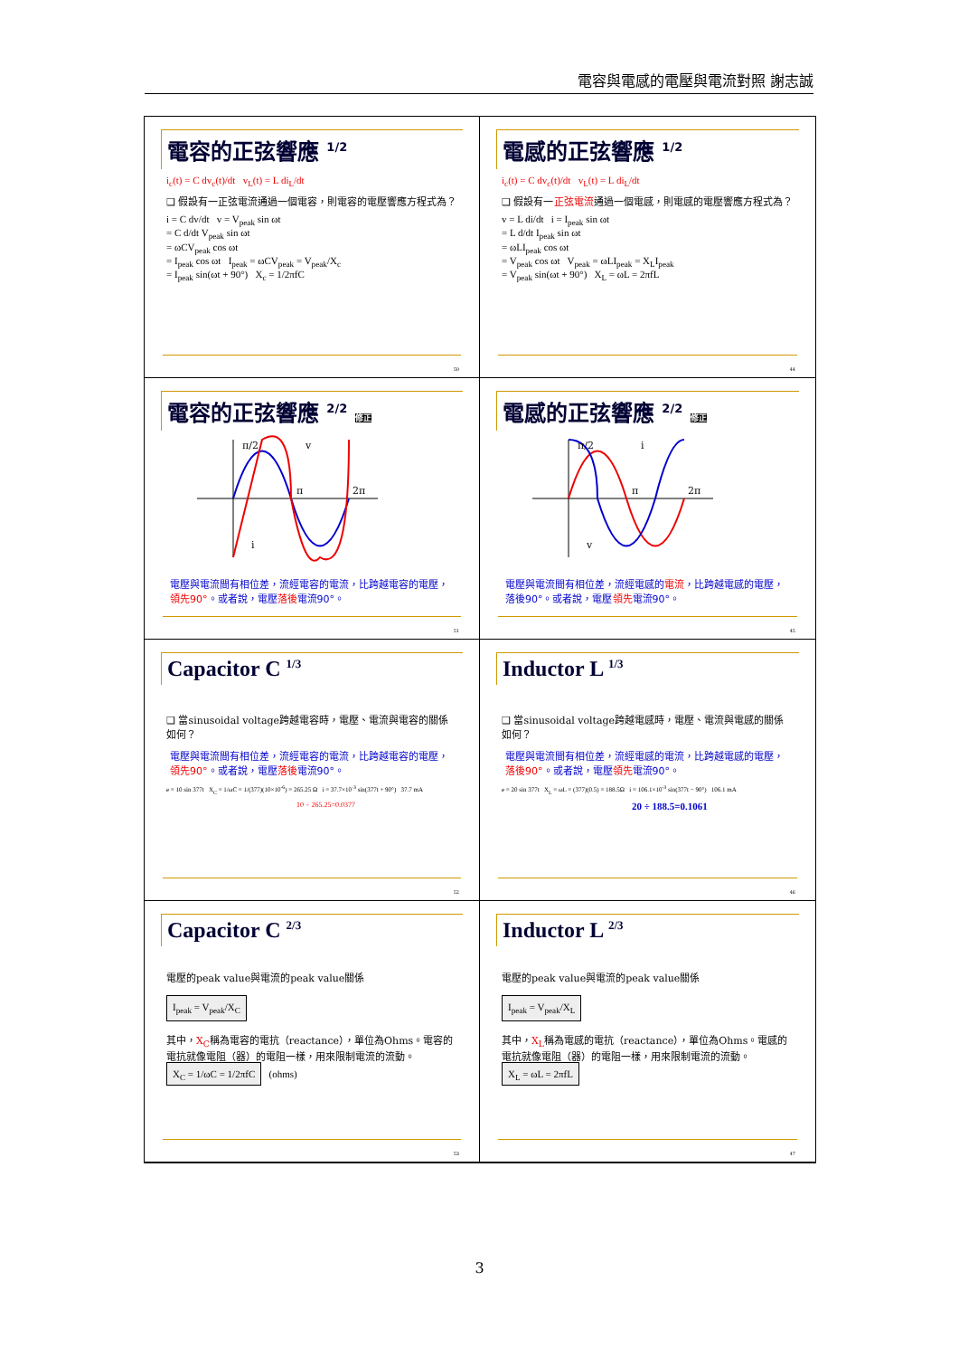電容與電感的電壓與電流對照 謝志誠
電容的正弦響應 <sup>1/2</sup>
i<sub>c</sub>(t) = C dv<sub>c</sub>(t)/dt v<sub>L</sub>(t) = L di<sub>L</sub>/dt
❑ 假設有一正弦電流通過一個電容，則電容的電壓響應方程式為？
i = C dv/dt v = V<sub>peak</sub> sin ωt
= C d/dt V<sub>peak</sub> sin ωt
= ωCV<sub>peak</sub> cos ωt
= I<sub>peak</sub> cos ωt I<sub>peak</sub> = ωCV<sub>peak</sub> = V<sub>peak</sub>/X<sub>c</sub>
= I<sub>peak</sub> sin(ωt + 90°) X<sub>c</sub> = 1/2πfC
50
電感的正弦響應 <sup>1/2</sup>
i<sub>c</sub>(t) = C dv<sub>c</sub>(t)/dt v<sub>L</sub>(t) = L di<sub>L</sub>/dt
❑ 假設有一正弦電流通過一個電感，則電感的電壓響應方程式為？
v = L di/dt i = I<sub>peak</sub> sin ωt
= L d/dt I<sub>peak</sub> sin ωt
= ωLI<sub>peak</sub> cos ωt
= V<sub>peak</sub> cos ωt V<sub>peak</sub> = ωLI<sub>peak</sub> = X<sub>L</sub>I<sub>peak</sub>
= V<sub>peak</sub> sin(ωt + 90°) X<sub>L</sub> = ωL = 2πfL
44
電容的正弦響應 <sup>2/2</sup> 修正
π/2
π
2π
v
i
電壓與電流間有相位差，流經電容的電流，比跨越電容的電壓，領先90°。或者說，電壓落後電流90°。
51
電感的正弦響應 <sup>2/2</sup> 修正
π/2
π
2π
i
v
電壓與電流間有相位差，流經電感的電流，比跨越電感的電壓，落後90°。或者說，電壓領先電流90°。
45
Capacitor C <sup>1/3</sup>
❑ 當sinusoidal voltage跨越電容時，電壓、電流與電容的關係如何？
電壓與電流間有相位差，流經電容的電流，比跨越電容的電壓，領先90°。或者說，電壓落後電流90°。
e = 10 sin 377t X<sub>C</sub> = 1/ωC = 1/(377)(10×10<sup>-6</sup>) = 265.25 Ω i = 37.7×10<sup>-3</sup> sin(377t + 90°) 37.7 mA
10 ÷ 265.25=0.0377
52
Inductor L <sup>1/3</sup>
❑ 當sinusoidal voltage跨越電感時，電壓、電流與電感的關係如何？
電壓與電流間有相位差，流經電感的電流，比跨越電感的電壓，落後90°。或者說，電壓領先電流90°。
e = 20 sin 377t X<sub>L</sub> = ωL = (377)(0.5) = 188.5Ω i = 106.1×10<sup>-3</sup> sin(377t − 90°) 106.1 mA
20 ÷ 188.5=0.1061
46
Capacitor C <sup>2/3</sup>
電壓的peak value與電流的peak value關係
I<sub>peak</sub> = V<sub>peak</sub>/X<sub>C</sub>
其中，X<sub>C</sub>稱為電容的電抗（reactance），單位為Ohms。電容的電抗就像電阻（器）的電阻一樣，用來限制電流的流動。
X<sub>C</sub> = 1/ωC = 1/2πfC (ohms)
53
Inductor L <sup>2/3</sup>
電壓的peak value與電流的peak value關係
I<sub>peak</sub> = V<sub>peak</sub>/X<sub>L</sub>
其中，X<sub>L</sub>稱為電感的電抗（reactance），單位為Ohms。電感的電抗就像電阻（器）的電阻一樣，用來限制電流的流動。
X<sub>L</sub> = ωL = 2πfL
47
3